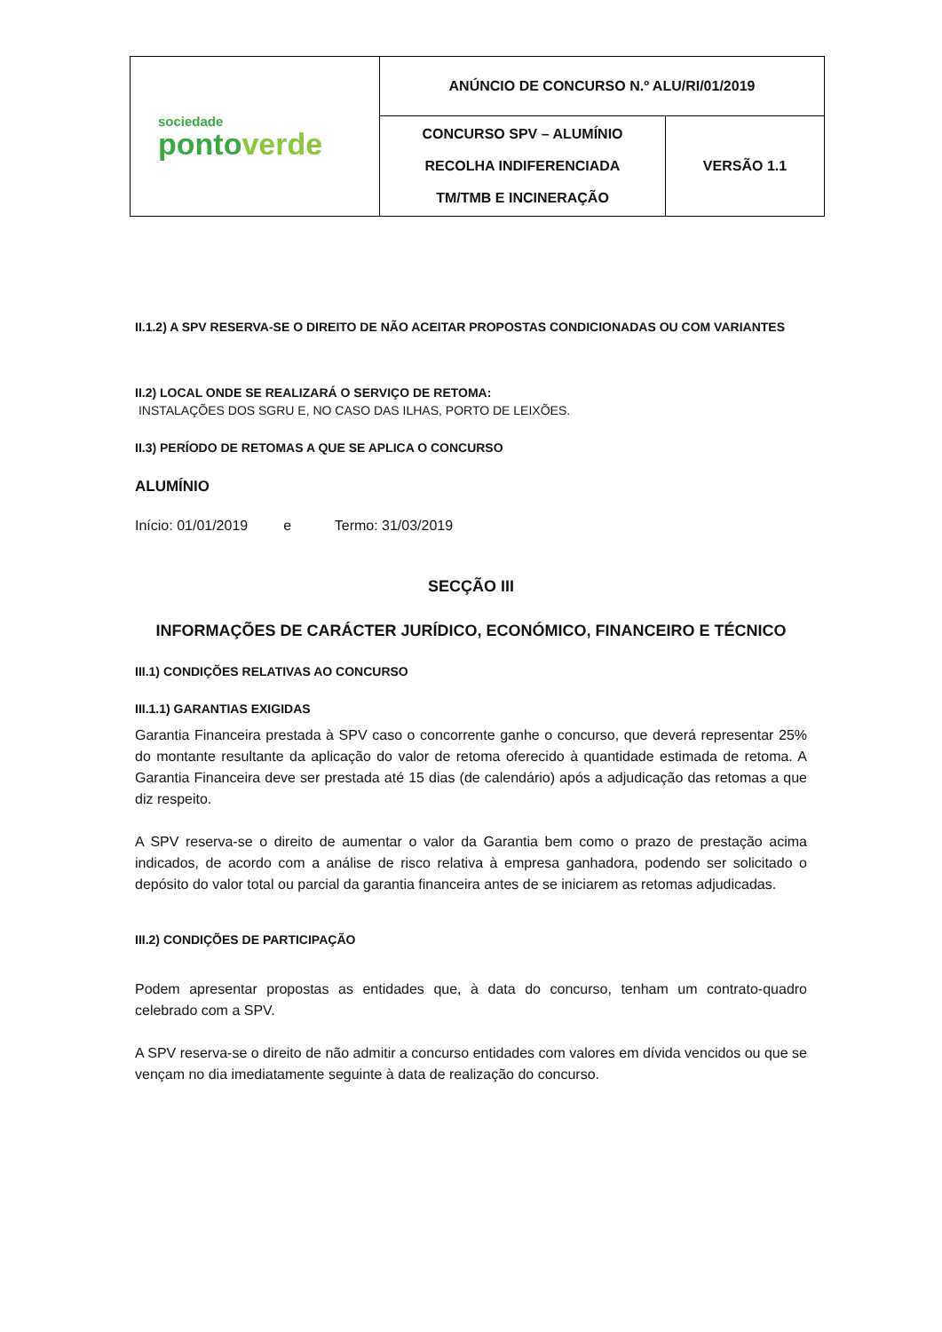| sociedade ponto verde | ANÚNCIO DE CONCURSO N.º ALU/RI/01/2019 | |
| | CONCURSO SPV – ALUMÍNIO RECOLHA INDIFERENCIADA TM/TMB E INCINERAÇÃO | VERSÃO 1.1 |
II.1.2) A SPV RESERVA-SE O DIREITO DE NÃO ACEITAR PROPOSTAS CONDICIONADAS OU COM VARIANTES
II.2) LOCAL ONDE SE REALIZARÁ O SERVIÇO DE RETOMA:
INSTALAÇÕES DOS SGRU E, NO CASO DAS ILHAS, PORTO DE LEIXÕES.
II.3) PERÍODO DE RETOMAS A QUE SE APLICA O CONCURSO
ALUMÍNIO
Início: 01/01/2019 e Termo: 31/03/2019
SECÇÃO III
INFORMAÇÕES DE CARÁCTER JURÍDICO, ECONÓMICO, FINANCEIRO E TÉCNICO
III.1) CONDIÇÕES RELATIVAS AO CONCURSO
III.1.1) GARANTIAS EXIGIDAS
Garantia Financeira prestada à SPV caso o concorrente ganhe o concurso, que deverá representar 25% do montante resultante da aplicação do valor de retoma oferecido à quantidade estimada de retoma. A Garantia Financeira deve ser prestada até 15 dias (de calendário) após a adjudicação das retomas a que diz respeito.
A SPV reserva-se o direito de aumentar o valor da Garantia bem como o prazo de prestação acima indicados, de acordo com a análise de risco relativa à empresa ganhadora, podendo ser solicitado o depósito do valor total ou parcial da garantia financeira antes de se iniciarem as retomas adjudicadas.
III.2) CONDIÇÕES DE PARTICIPAÇÃO
Podem apresentar propostas as entidades que, à data do concurso, tenham um contrato-quadro celebrado com a SPV.
A SPV reserva-se o direito de não admitir a concurso entidades com valores em dívida vencidos ou que se vençam no dia imediatamente seguinte à data de realização do concurso.